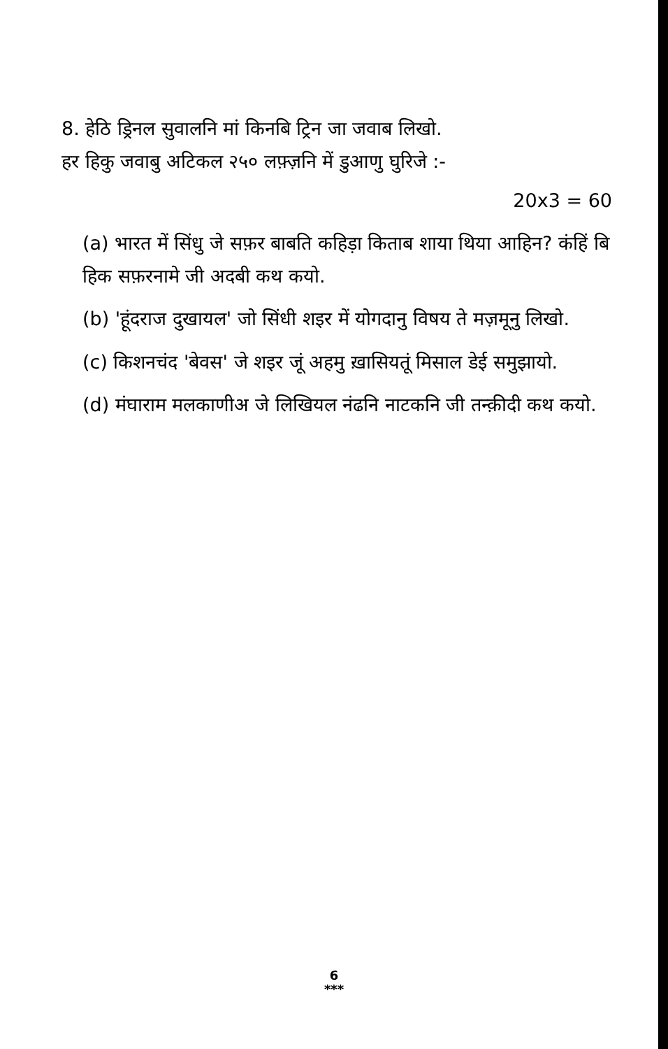8. हेठि ड्रिनल सुवालनि मां किनबि ट्रिन जा जवाब लिखो.
हर हिकु जवाबु अटिकल २५० लफ़्ज़नि में डुआणु घुरिजे :-
20x3 = 60
(a) भारत में सिंधु जे सफ़र बाबति कहिड़ा किताब शाया थिया आहिन? कंहिं बि हिक सफ़रनामे जी अदबी कथ कयो.
(b) 'हूंदराज दुखायल' जो सिंधी शइर में योगदानु विषय ते मज़मूनु लिखो.
(c) किशनचंद 'बेवस' जे शइर जूं अहमु ख़ासियतूं मिसाल डेई समुझायो.
(d) मंघाराम मलकाणीअ जे लिखियल नंढनि नाटकनि जी तन्क़ीदी कथ कयो.
6
***